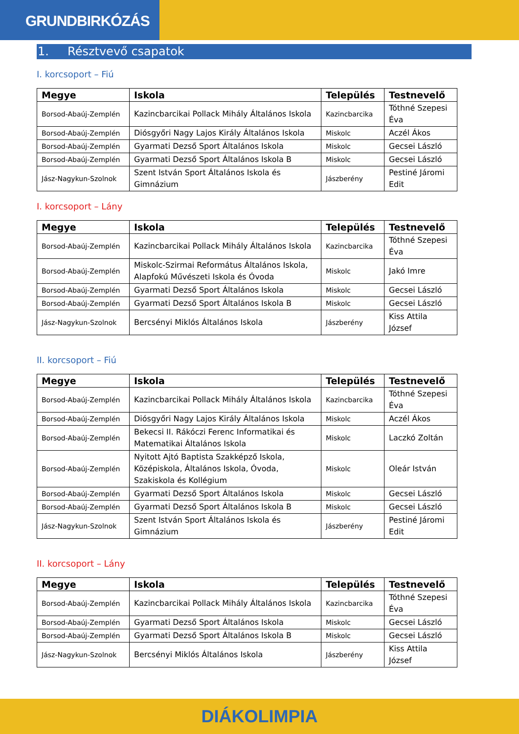GRUNDBIRKÓZÁS
1. Résztvevő csapatok
I. korcsoport – Fiú
| Megye | Iskola | Település | Testnevelő |
| --- | --- | --- | --- |
| Borsod-Abaúj-Zemplén | Kazincbarcikai Pollack Mihály Általános Iskola | Kazincbarcika | Tóthné Szepesi Éva |
| Borsod-Abaúj-Zemplén | Diósgyőri Nagy Lajos Király Általános Iskola | Miskolc | Aczél Ákos |
| Borsod-Abaúj-Zemplén | Gyarmati Dezső Sport Általános Iskola | Miskolc | Gecsei László |
| Borsod-Abaúj-Zemplén | Gyarmati Dezső Sport Általános Iskola B | Miskolc | Gecsei László |
| Jász-Nagykun-Szolnok | Szent István Sport Általános Iskola és Gimnázium | Jászberény | Pestiné Járomi Edit |
I. korcsoport – Lány
| Megye | Iskola | Település | Testnevelő |
| --- | --- | --- | --- |
| Borsod-Abaúj-Zemplén | Kazincbarcikai Pollack Mihály Általános Iskola | Kazincbarcika | Tóthné Szepesi Éva |
| Borsod-Abaúj-Zemplén | Miskolc-Szirmai Református Általános Iskola, Alapfokú Művészeti Iskola és Óvoda | Miskolc | Jakó Imre |
| Borsod-Abaúj-Zemplén | Gyarmati Dezső Sport Általános Iskola | Miskolc | Gecsei László |
| Borsod-Abaúj-Zemplén | Gyarmati Dezső Sport Általános Iskola B | Miskolc | Gecsei László |
| Jász-Nagykun-Szolnok | Bercsényi Miklós Általános Iskola | Jászberény | Kiss Attila József |
II. korcsoport – Fiú
| Megye | Iskola | Település | Testnevelő |
| --- | --- | --- | --- |
| Borsod-Abaúj-Zemplén | Kazincbarcikai Pollack Mihály Általános Iskola | Kazincbarcika | Tóthné Szepesi Éva |
| Borsod-Abaúj-Zemplén | Diósgyőri Nagy Lajos Király Általános Iskola | Miskolc | Aczél Ákos |
| Borsod-Abaúj-Zemplén | Bekecsi II. Rákóczi Ferenc Informatikai és Matematikai Általános Iskola | Miskolc | Laczkó Zoltán |
| Borsod-Abaúj-Zemplén | Nyitott Ajtó Baptista Szakképző Iskola, Középiskola, Általános Iskola, Óvoda, Szakiskola és Kollégium | Miskolc | Oleár István |
| Borsod-Abaúj-Zemplén | Gyarmati Dezső Sport Általános Iskola | Miskolc | Gecsei László |
| Borsod-Abaúj-Zemplén | Gyarmati Dezső Sport Általános Iskola B | Miskolc | Gecsei László |
| Jász-Nagykun-Szolnok | Szent István Sport Általános Iskola és Gimnázium | Jászberény | Pestiné Járomi Edit |
II. korcsoport – Lány
| Megye | Iskola | Település | Testnevelő |
| --- | --- | --- | --- |
| Borsod-Abaúj-Zemplén | Kazincbarcikai Pollack Mihály Általános Iskola | Kazincbarcika | Tóthné Szepesi Éva |
| Borsod-Abaúj-Zemplén | Gyarmati Dezső Sport Általános Iskola | Miskolc | Gecsei László |
| Borsod-Abaúj-Zemplén | Gyarmati Dezső Sport Általános Iskola B | Miskolc | Gecsei László |
| Jász-Nagykun-Szolnok | Bercsényi Miklós Általános Iskola | Jászberény | Kiss Attila József |
DIÁKOLIMPIA